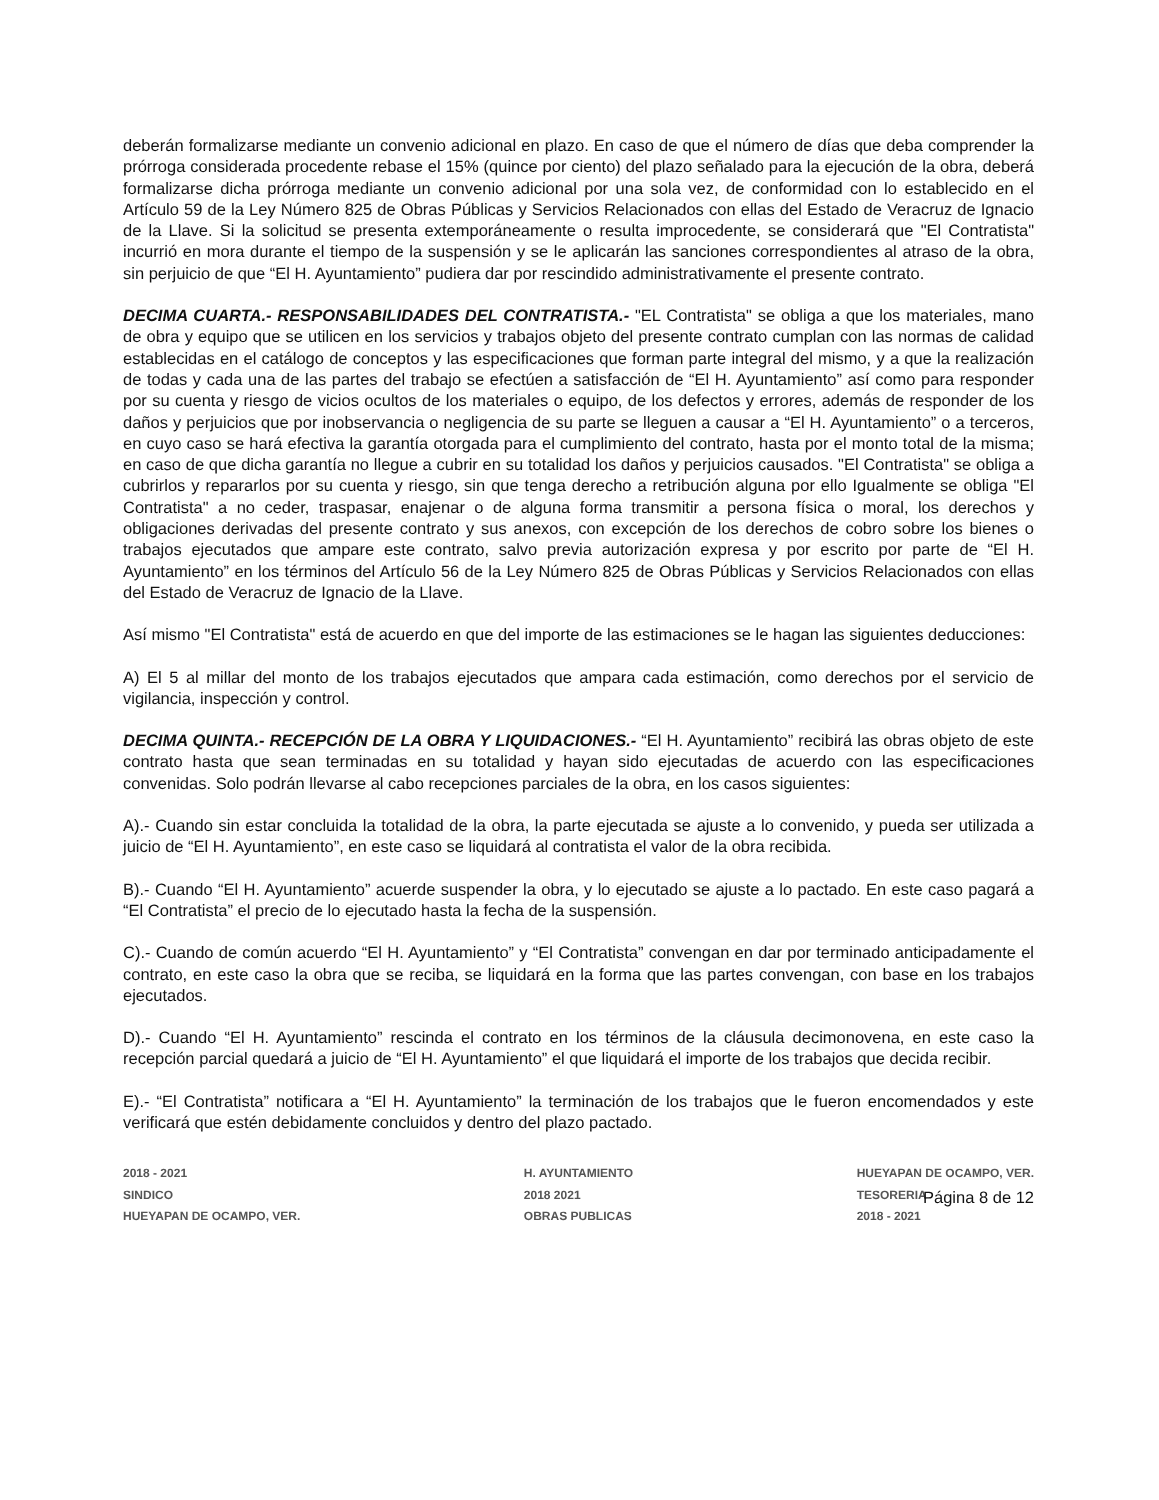deberán formalizarse mediante un convenio adicional en plazo. En caso de que el número de días que deba comprender la prórroga considerada procedente rebase el 15% (quince por ciento) del plazo señalado para la ejecución de la obra, deberá formalizarse dicha prórroga mediante un convenio adicional por una sola vez, de conformidad con lo establecido en el Artículo 59 de la Ley Número 825 de Obras Públicas y Servicios Relacionados con ellas del Estado de Veracruz de Ignacio de la Llave. Si la solicitud se presenta extemporáneamente o resulta improcedente, se considerará que "El Contratista" incurrió en mora durante el tiempo de la suspensión y se le aplicarán las sanciones correspondientes al atraso de la obra, sin perjuicio de que “El H. Ayuntamiento” pudiera dar por rescindido administrativamente el presente contrato.
DECIMA CUARTA.- RESPONSABILIDADES DEL CONTRATISTA.- "EL Contratista" se obliga a que los materiales, mano de obra y equipo que se utilicen en los servicios y trabajos objeto del presente contrato cumplan con las normas de calidad establecidas en el catálogo de conceptos y las especificaciones que forman parte integral del mismo, y a que la realización de todas y cada una de las partes del trabajo se efectúen a satisfacción de “El H. Ayuntamiento” así como para responder por su cuenta y riesgo de vicios ocultos de los materiales o equipo, de los defectos y errores, además de responder de los daños y perjuicios que por inobservancia o negligencia de su parte se lleguen a causar a “El H. Ayuntamiento” o a terceros, en cuyo caso se hará efectiva la garantía otorgada para el cumplimiento del contrato, hasta por el monto total de la misma; en caso de que dicha garantía no llegue a cubrir en su totalidad los daños y perjuicios causados. "El Contratista" se obliga a cubrirlos y repararlos por su cuenta y riesgo, sin que tenga derecho a retribución alguna por ello Igualmente se obliga "El Contratista" a no ceder, traspasar, enajenar o de alguna forma transmitir a persona física o moral, los derechos y obligaciones derivadas del presente contrato y sus anexos, con excepción de los derechos de cobro sobre los bienes o trabajos ejecutados que ampare este contrato, salvo previa autorización expresa y por escrito por parte de “El H. Ayuntamiento” en los términos del Artículo 56 de la Ley Número 825 de Obras Públicas y Servicios Relacionados con ellas del Estado de Veracruz de Ignacio de la Llave.
Así mismo "El Contratista" está de acuerdo en que del importe de las estimaciones se le hagan las siguientes deducciones:
A) El 5 al millar del monto de los trabajos ejecutados que ampara cada estimación, como derechos por el servicio de vigilancia, inspección y control.
DECIMA QUINTA.- RECEPCIÓN DE LA OBRA Y LIQUIDACIONES.- “El H. Ayuntamiento” recibirá las obras objeto de este contrato hasta que sean terminadas en su totalidad y hayan sido ejecutadas de acuerdo con las especificaciones convenidas. Solo podrán llevarse al cabo recepciones parciales de la obra, en los casos siguientes:
A).- Cuando sin estar concluida la totalidad de la obra, la parte ejecutada se ajuste a lo convenido, y pueda ser utilizada a juicio de “El H. Ayuntamiento”, en este caso se liquidará al contratista el valor de la obra recibida.
B).- Cuando “El H. Ayuntamiento” acuerde suspender la obra, y lo ejecutado se ajuste a lo pactado. En este caso pagará a “El Contratista” el precio de lo ejecutado hasta la fecha de la suspensión.
C).- Cuando de común acuerdo “El H. Ayuntamiento” y “El Contratista” convengan en dar por terminado anticipadamente el contrato, en este caso la obra que se reciba, se liquidará en la forma que las partes convengan, con base en los trabajos ejecutados.
D).- Cuando “El H. Ayuntamiento” rescinda el contrato en los términos de la cláusula decimonovena, en este caso la recepción parcial quedará a juicio de “El H. Ayuntamiento” el que liquidará el importe de los trabajos que decida recibir.
E).- “El Contratista” notificara a “El H. Ayuntamiento” la terminación de los trabajos que le fueron encomendados y este verificará que estén debidamente concluidos y dentro del plazo pactado.
2018 - 2021
SINDICO
HUEYAPAN DE OCAMPO, VER.
H. AYUNTAMIENTO
2018 2021
OBRAS PUBLICAS
HUEYAPAN DE OCAMPO, VER.
TESORERIA
2018 - 2021
Página 8 de 12